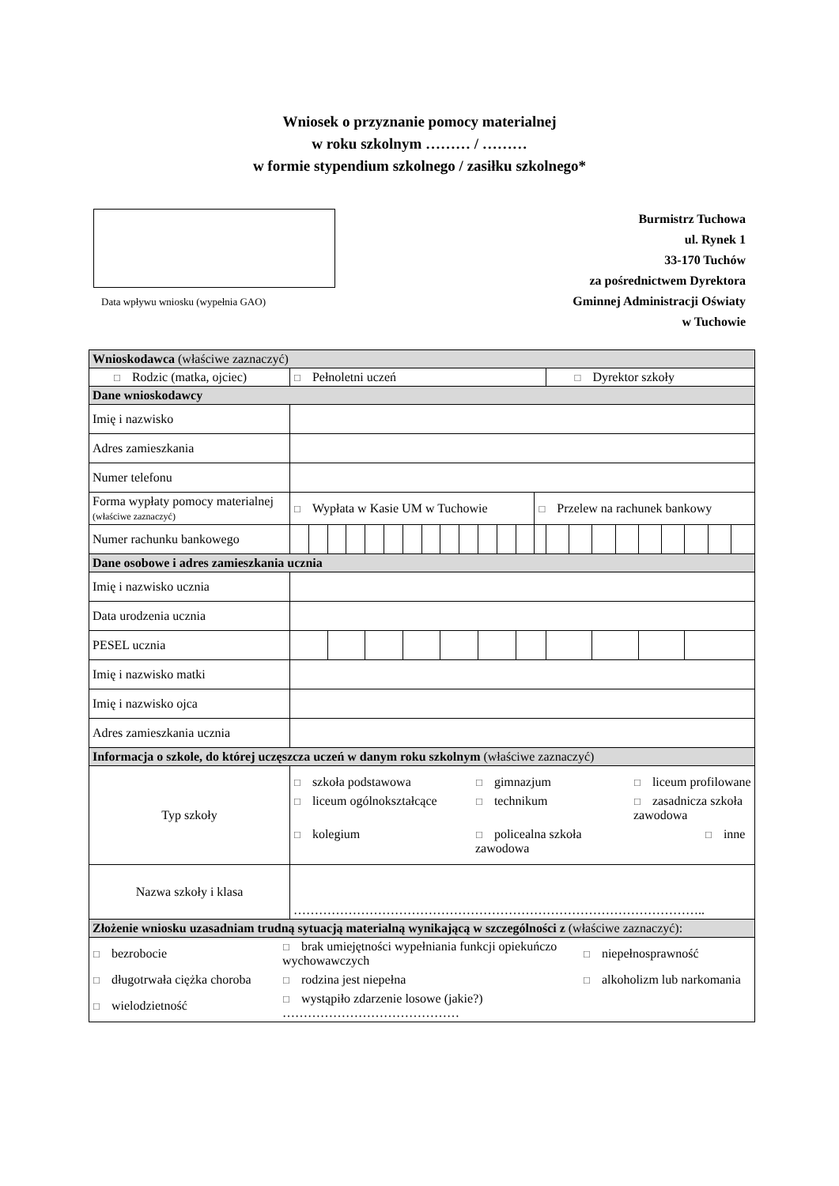Wniosek o przyznanie pomocy materialnej
w roku szkolnym ……… / ………
w formie stypendium szkolnego / zasiłku szkolnego*
Data wpływu wniosku (wypełnia GAO)
Burmistrz Tuchowa
ul. Rynek 1
33-170 Tuchów
za pośrednictwem Dyrektora
Gminnej Administracji Oświaty
w Tuchowie
| Wnioskodawca (właściwe zaznaczyć) | | | | | | | | | | | | | | | | | | | | | | | |
| ☐ Rodzic (matka, ojciec) | ☐ Pełnoletni uczeń | | | | | | | | | | | | | | ☐ Dyrektor szkoły | | | | | | | | |
| Dane wnioskodawcy | | | | | | | | | | | | | | | | | | | | | | | |
| Imię i nazwisko | | | | | | | | | | | | | | | | | | | | | | | |
| Adres zamieszkania | | | | | | | | | | | | | | | | | | | | | | | |
| Numer telefonu | | | | | | | | | | | | | | | | | | | | | | | |
| Forma wypłaty pomocy materialnej (właściwe zaznaczyć) | ☐ Wypłata w Kasie UM w Tuchowie | | | | | | | | | | | | | ☐ Przelew na rachunek bankowy | | | | | | | | | |
| Numer rachunku bankowego | | | | | | | | | | | | | | | | | | | | | | | |
| Dane osobowe i adres zamieszkania ucznia | | | | | | | | | | | | | | | | | | | | | | | |
| Imię i nazwisko ucznia | | | | | | | | | | | | | | | | | | | | | | | |
| Data urodzenia ucznia | | | | | | | | | | | | | | | | | | | | | | | |
| PESEL ucznia | | | | | | | | | | | | | | | | | | | | | | | |
| Imię i nazwisko matki | | | | | | | | | | | | | | | | | | | | | | | |
| Imię i nazwisko ojca | | | | | | | | | | | | | | | | | | | | | | | |
| Adres zamieszkania ucznia | | | | | | | | | | | | | | | | | | | | | | | |
| Informacja o szkole, do której uczęszcza uczeń w danym roku szkolnym (właściwe zaznaczyć) | | | | | | | | | | | | | | | | | | | | | | | |
| Typ szkoły | ☐ szkoła podstawowa ☐ gimnazjum ☐ liceum profilowane ☐ liceum ogólnokształcące ☐ technikum ☐ zasadnicza szkoła zawodowa ☐ kolegium ☐ policealna szkoła zawodowa ☐ inne | | | | | | | | | | | | | | | | | | | | | | |
| Nazwa szkoły i klasa | …………………………………………………………………………………….. | | | | | | | | | | | | | | | | | | | | | | |
| Złożenie wniosku uzasadniam trudną sytuacją materialną wynikającą w szczególności z (właściwe zaznaczyć): | | | | | | | | | | | | | | | | | | | | | | | |
| ☐ bezrobocie ☐ brak umiejętności wypełniania funkcji opiekuńczo wychowawczych ☐ niepełnosprawność ☐ długotrwała ciężka choroba ☐ rodzina jest niepełna ☐ alkoholizm lub narkomania ☐ wielodzietność ☐ wystąpiło zdarzenie losowe (jakie?) …………………………………… | | | | | | | | | | | | | | | | | | | | | | | |